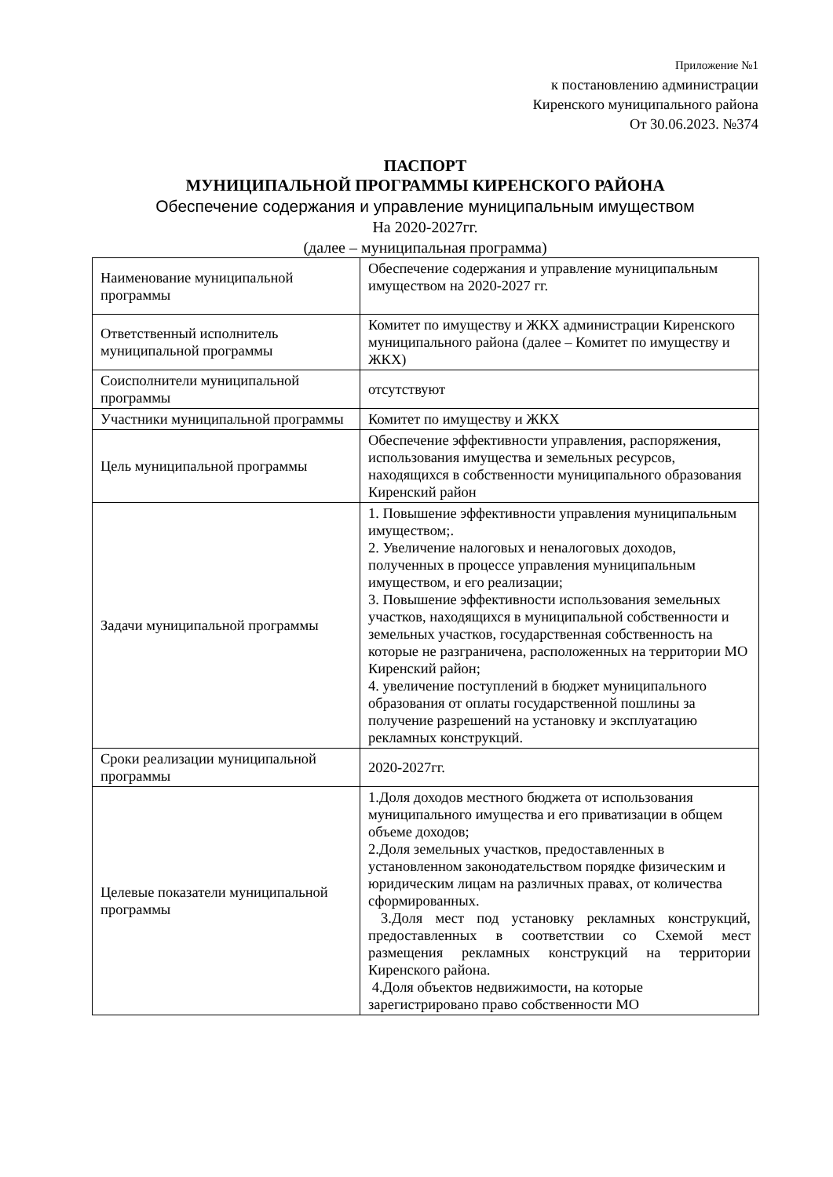Приложение №1
к постановлению администрации
Киренского муниципального района
От 30.06.2023. №374
ПАСПОРТ
МУНИЦИПАЛЬНОЙ ПРОГРАММЫ КИРЕНСКОГО РАЙОНА
Обеспечение содержания и управление муниципальным имуществом
На 2020-2027гг.
(далее – муниципальная программа)
| Наименование муниципальной программы | Обеспечение содержания и управление муниципальным имуществом на 2020-2027 гг. |
| Ответственный исполнитель муниципальной программы | Комитет по имуществу и ЖКХ администрации Киренского муниципального района (далее – Комитет по имуществу и ЖКХ) |
| Соисполнители муниципальной программы | отсутствуют |
| Участники муниципальной программы | Комитет по имуществу и ЖКХ |
| Цель муниципальной программы | Обеспечение эффективности управления, распоряжения, использования имущества и земельных ресурсов, находящихся в собственности муниципального образования Киренский район |
| Задачи муниципальной программы | 1. Повышение эффективности управления муниципальным имуществом;. 2. Увеличение налоговых и неналоговых доходов, полученных в процессе управления муниципальным имуществом, и его реализации; 3. Повышение эффективности использования земельных участков, находящихся в муниципальной собственности и земельных участков, государственная собственность на которые не разграничена, расположенных на территории МО Киренский район; 4. увеличение поступлений в бюджет муниципального образования от оплаты государственной пошлины за получение разрешений на установку и эксплуатацию рекламных конструкций. |
| Сроки реализации муниципальной программы | 2020-2027гг. |
| Целевые показатели муниципальной программы | 1.Доля доходов местного бюджета от использования муниципального имущества и его приватизации в общем объеме доходов; 2.Доля земельных участков, предоставленных в установленном законодательством порядке физическим и юридическим лицам на различных правах, от количества сформированных. 3.Доля мест под установку рекламных конструкций, предоставленных в соответствии со Схемой мест размещения рекламных конструкций на территории Киренского района. 4.Доля объектов недвижимости, на которые зарегистрировано право собственности МО |